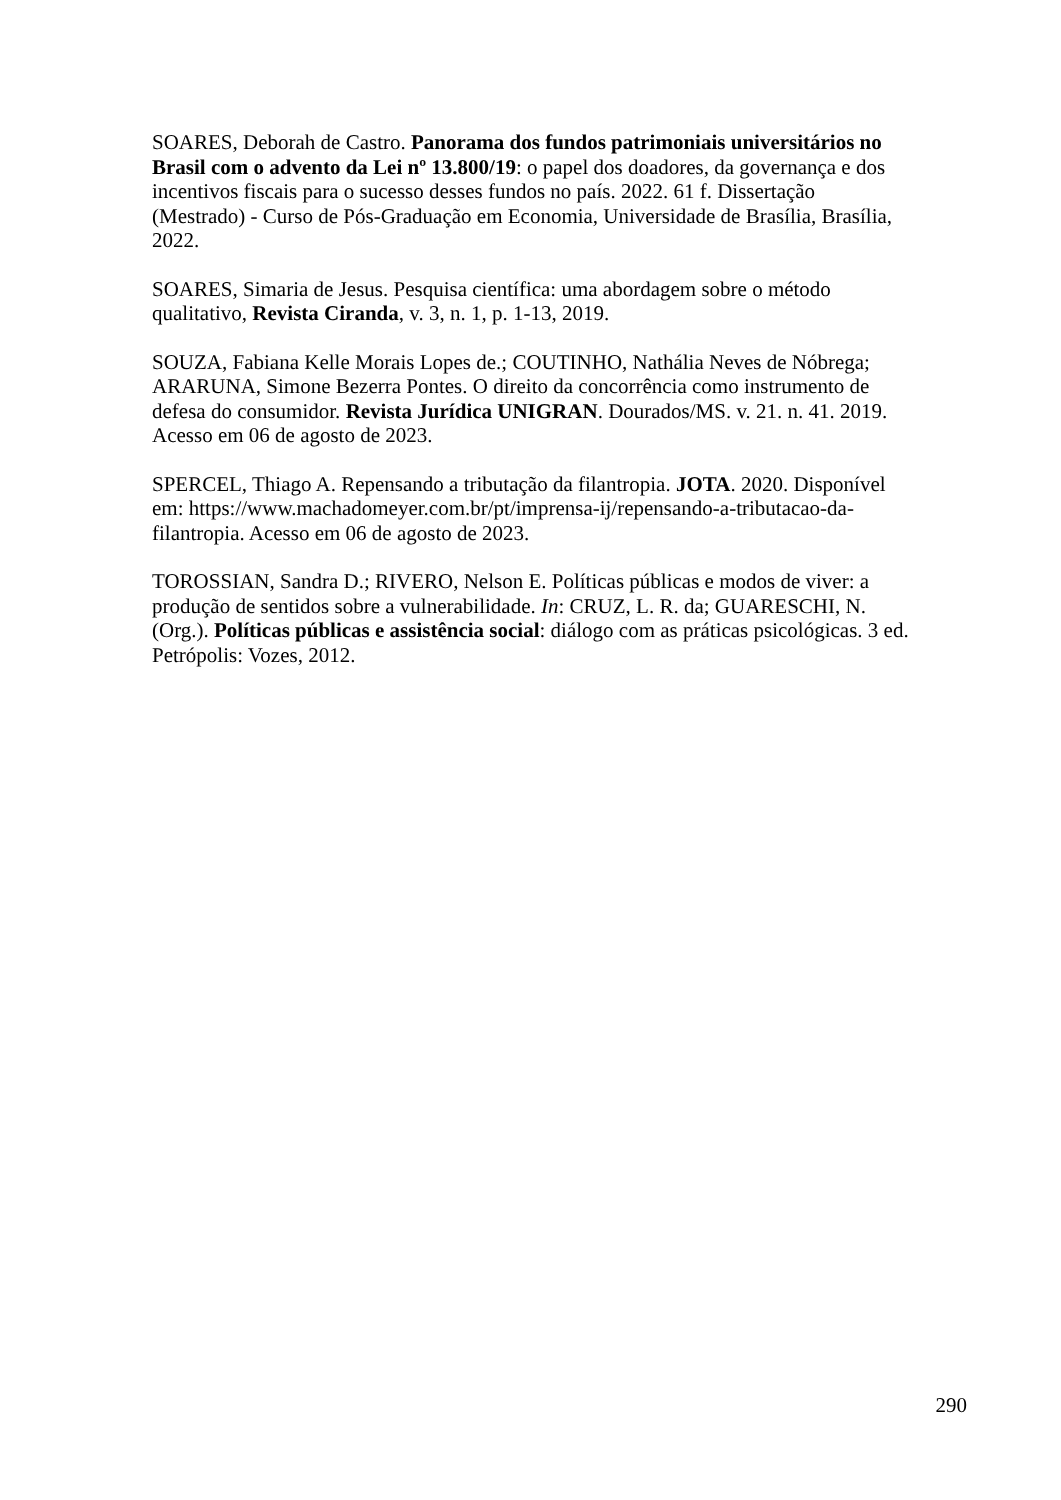SOARES, Deborah de Castro. Panorama dos fundos patrimoniais universitários no Brasil com o advento da Lei nº 13.800/19: o papel dos doadores, da governança e dos incentivos fiscais para o sucesso desses fundos no país. 2022. 61 f. Dissertação (Mestrado) - Curso de Pós-Graduação em Economia, Universidade de Brasília, Brasília, 2022.
SOARES, Simaria de Jesus. Pesquisa científica: uma abordagem sobre o método qualitativo, Revista Ciranda, v. 3, n. 1, p. 1-13, 2019.
SOUZA, Fabiana Kelle Morais Lopes de.; COUTINHO, Nathália Neves de Nóbrega; ARARUNA, Simone Bezerra Pontes. O direito da concorrência como instrumento de defesa do consumidor. Revista Jurídica UNIGRAN. Dourados/MS. v. 21. n. 41. 2019. Acesso em 06 de agosto de 2023.
SPERCEL, Thiago A. Repensando a tributação da filantropia. JOTA. 2020. Disponível em: https://www.machadomeyer.com.br/pt/imprensa-ij/repensando-a-tributacao-da-filantropia. Acesso em 06 de agosto de 2023.
TOROSSIAN, Sandra D.; RIVERO, Nelson E. Políticas públicas e modos de viver: a produção de sentidos sobre a vulnerabilidade. In: CRUZ, L. R. da; GUARESCHI, N. (Org.). Políticas públicas e assistência social: diálogo com as práticas psicológicas. 3 ed. Petrópolis: Vozes, 2012.
290